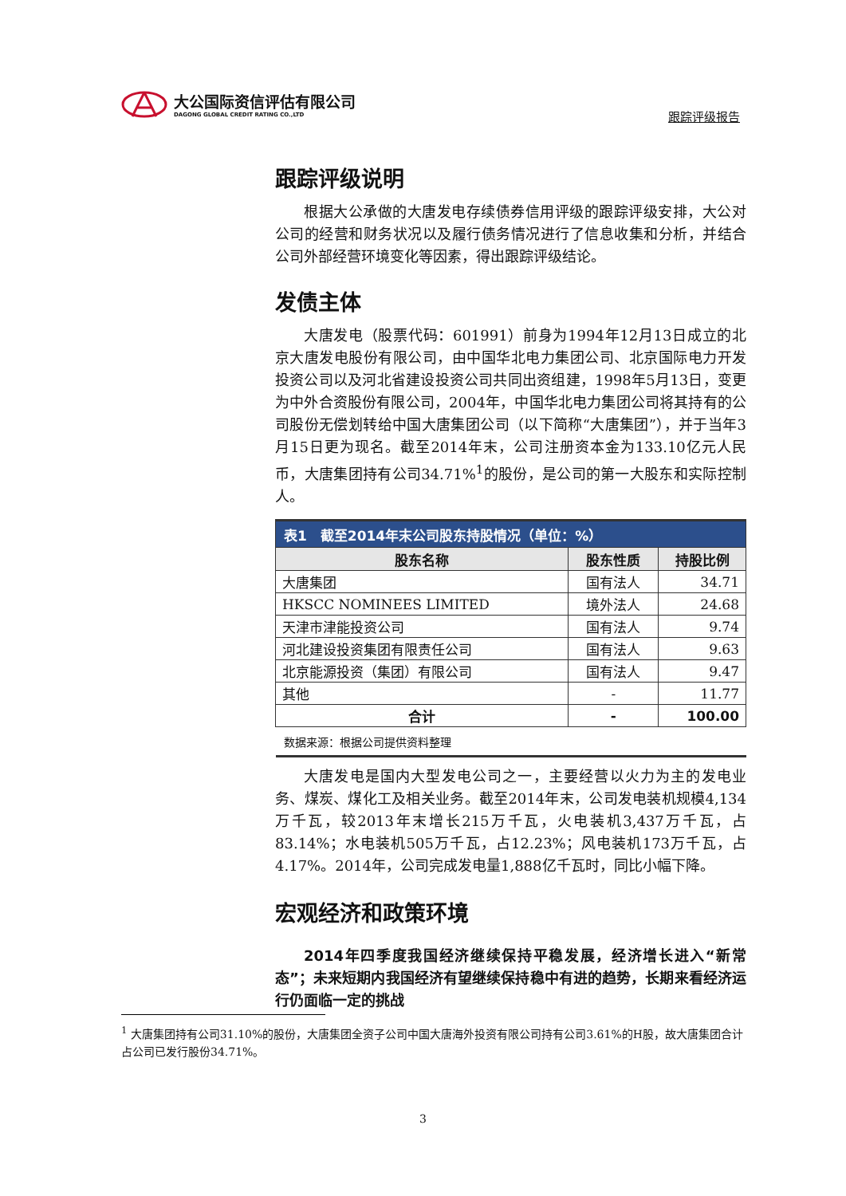大公国际资信评估有限公司
DAGONG GLOBAL CREDIT RATING CO.,LTD
跟踪评级报告
跟踪评级说明
根据大公承做的大唐发电存续债券信用评级的跟踪评级安排，大公对公司的经营和财务状况以及履行债务情况进行了信息收集和分析，并结合公司外部经营环境变化等因素，得出跟踪评级结论。
发债主体
大唐发电（股票代码：601991）前身为1994年12月13日成立的北京大唐发电股份有限公司，由中国华北电力集团公司、北京国际电力开发投资公司以及河北省建设投资公司共同出资组建，1998年5月13日，变更为中外合资股份有限公司，2004年，中国华北电力集团公司将其持有的公司股份无偿划转给中国大唐集团公司（以下简称“大唐集团”），并于当年3月15日更为现名。截至2014年末，公司注册资本金为133.10亿元人民币，大唐集团持有公司34.71%<sup>1</sup>的股份，是公司的第一大股东和实际控制人。
| 表1 截至2014年末公司股东持股情况（单位：%） | | |
| --- | --- | --- |
| 股东名称 | 股东性质 | 持股比例 |
| 大唐集团 | 国有法人 | 34.71 |
| HKSCC NOMINEES LIMITED | 境外法人 | 24.68 |
| 天津市津能投资公司 | 国有法人 | 9.74 |
| 河北建设投资集团有限责任公司 | 国有法人 | 9.63 |
| 北京能源投资（集团）有限公司 | 国有法人 | 9.47 |
| 其他 | - | 11.77 |
| 合计 | - | 100.00 |
| 数据来源：根据公司提供资料整理 | | |
大唐发电是国内大型发电公司之一，主要经营以火力为主的发电业务、煤炭、煤化工及相关业务。截至2014年末，公司发电装机规模4,134万千瓦，较2013年末增长215万千瓦，火电装机3,437万千瓦，占83.14%；水电装机505万千瓦，占12.23%；风电装机173万千瓦，占4.17%。2014年，公司完成发电量1,888亿千瓦时，同比小幅下降。
宏观经济和政策环境
2014年四季度我国经济继续保持平稳发展，经济增长进入“新常态”；未来短期内我国经济有望继续保持稳中有进的趋势，长期来看经济运行仍面临一定的挑战
<sup>1</sup> 大唐集团持有公司31.10%的股份，大唐集团全资子公司中国大唐海外投资有限公司持有公司3.61%的H股，故大唐集团合计占公司已发行股份34.71%。
3